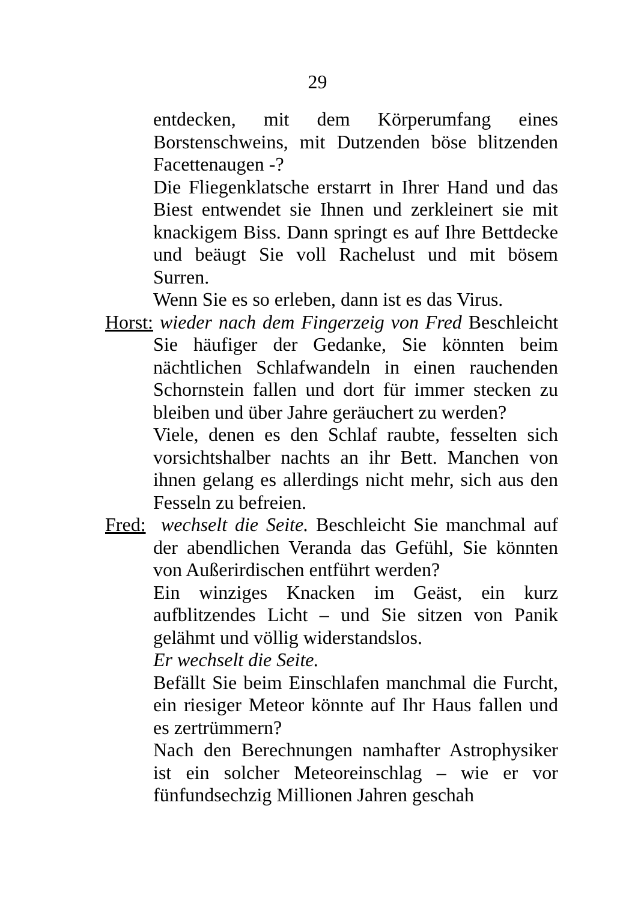29
entdecken, mit dem Körperumfang eines Borstenschweins, mit Dutzenden böse blitzenden Facettenaugen -?
Die Fliegenklatsche erstarrt in Ihrer Hand und das Biest entwendet sie Ihnen und zerkleinert sie mit knackigem Biss. Dann springt es auf Ihre Bettdecke und beäugt Sie voll Rachelust und mit bösem Surren.
Wenn Sie es so erleben, dann ist es das Virus.
Horst: wieder nach dem Fingerzeig von Fred Beschleicht Sie häufiger der Gedanke, Sie könnten beim nächtlichen Schlafwandeln in einen rauchenden Schornstein fallen und dort für immer stecken zu bleiben und über Jahre geräuchert zu werden?
Viele, denen es den Schlaf raubte, fesselten sich vorsichtshalber nachts an ihr Bett. Manchen von ihnen gelang es allerdings nicht mehr, sich aus den Fesseln zu befreien.
Fred: wechselt die Seite. Beschleicht Sie manchmal auf der abendlichen Veranda das Gefühl, Sie könnten von Außerirdischen entführt werden?
Ein winziges Knacken im Geäst, ein kurz aufblitzendes Licht – und Sie sitzen von Panik gelähmt und völlig widerstandslos.
Er wechselt die Seite.
Befällt Sie beim Einschlafen manchmal die Furcht, ein riesiger Meteor könnte auf Ihr Haus fallen und es zertrümmern?
Nach den Berechnungen namhafter Astrophysiker ist ein solcher Meteoreinschlag – wie er vor fünfundsechzig Millionen Jahren geschah